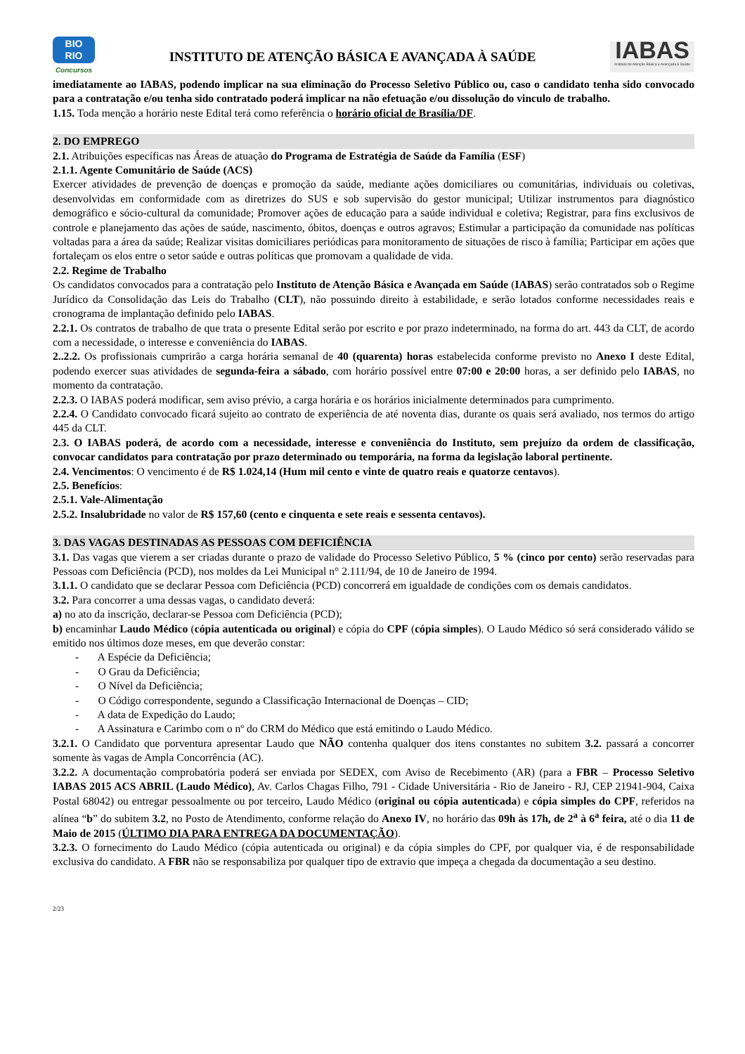BIO
RIO
Concursos
INSTITUTO DE ATENÇÃO BÁSICA E AVANÇADA À SAÚDE
IABAS
Instituto de Atenção Básica e Avançada à Saúde
imediatamente ao IABAS, podendo implicar na sua eliminação do Processo Seletivo Público ou, caso o candidato tenha sido convocado para a contratação e/ou tenha sido contratado poderá implicar na não efetuação e/ou dissolução do vinculo de trabalho.
1.15. Toda menção a horário neste Edital terá como referência o horário oficial de Brasília/DF.
2. DO EMPREGO
2.1. Atribuições específicas nas Áreas de atuação do Programa de Estratégia de Saúde da Família (ESF)
2.1.1. Agente Comunitário de Saúde (ACS)
Exercer atividades de prevenção de doenças e promoção da saúde, mediante ações domiciliares ou comunitárias, individuais ou coletivas, desenvolvidas em conformidade com as diretrizes do SUS e sob supervisão do gestor municipal; Utilizar instrumentos para diagnóstico demográfico e sócio-cultural da comunidade; Promover ações de educação para a saúde individual e coletiva; Registrar, para fins exclusivos de controle e planejamento das ações de saúde, nascimento, óbitos, doenças e outros agravos; Estimular a participação da comunidade nas políticas voltadas para a área da saúde; Realizar visitas domiciliares periódicas para monitoramento de situações de risco à família; Participar em ações que fortaleçam os elos entre o setor saúde e outras políticas que promovam a qualidade de vida.
2.2. Regime de Trabalho
Os candidatos convocados para a contratação pelo Instituto de Atenção Básica e Avançada em Saúde (IABAS) serão contratados sob o Regime Jurídico da Consolidação das Leis do Trabalho (CLT), não possuindo direito à estabilidade, e serão lotados conforme necessidades reais e cronograma de implantação definido pelo IABAS.
2.2.1. Os contratos de trabalho de que trata o presente Edital serão por escrito e por prazo indeterminado, na forma do art. 443 da CLT, de acordo com a necessidade, o interesse e conveniência do IABAS.
2..2.2. Os profissionais cumprirão a carga horária semanal de 40 (quarenta) horas estabelecida conforme previsto no Anexo I deste Edital, podendo exercer suas atividades de segunda-feira a sábado, com horário possível entre 07:00 e 20:00 horas, a ser definido pelo IABAS, no momento da contratação.
2.2.3. O IABAS poderá modificar, sem aviso prévio, a carga horária e os horários inicialmente determinados para cumprimento.
2.2.4. O Candidato convocado ficará sujeito ao contrato de experiência de até noventa dias, durante os quais será avaliado, nos termos do artigo 445 da CLT.
2.3. O IABAS poderá, de acordo com a necessidade, interesse e conveniência do Instituto, sem prejuízo da ordem de classificação, convocar candidatos para contratação por prazo determinado ou temporária, na forma da legislação laboral pertinente.
2.4. Vencimentos: O vencimento é de R$ 1.024,14 (Hum mil cento e vinte de quatro reais e quatorze centavos).
2.5. Benefícios:
2.5.1. Vale-Alimentação
2.5.2. Insalubridade no valor de R$ 157,60 (cento e cinquenta e sete reais e sessenta centavos).
3. DAS VAGAS DESTINADAS AS PESSOAS COM DEFICIÊNCIA
3.1. Das vagas que vierem a ser criadas durante o prazo de validade do Processo Seletivo Público, 5 % (cinco por cento) serão reservadas para Pessoas com Deficiência (PCD), nos moldes da Lei Municipal n° 2.111/94, de 10 de Janeiro de 1994.
3.1.1. O candidato que se declarar Pessoa com Deficiência (PCD) concorrerá em igualdade de condições com os demais candidatos.
3.2. Para concorrer a uma dessas vagas, o candidato deverá:
a) no ato da inscrição, declarar-se Pessoa com Deficiência (PCD);
b) encaminhar Laudo Médico (cópia autenticada ou original) e cópia do CPF (cópia simples). O Laudo Médico só será considerado válido se emitido nos últimos doze meses, em que deverão constar:
- A Espécie da Deficiência;
- O Grau da Deficiência;
- O Nível da Deficiência;
- O Código correspondente, segundo a Classificação Internacional de Doenças – CID;
- A data de Expedição do Laudo;
- A Assinatura e Carimbo com o nº do CRM do Médico que está emitindo o Laudo Médico.
3.2.1. O Candidato que porventura apresentar Laudo que NÃO contenha qualquer dos itens constantes no subitem 3.2. passará a concorrer somente às vagas de Ampla Concorrência (AC).
3.2.2. A documentação comprobatória poderá ser enviada por SEDEX, com Aviso de Recebimento (AR) (para a FBR – Processo Seletivo IABAS 2015 ACS ABRIL (Laudo Médico), Av. Carlos Chagas Filho, 791 - Cidade Universitária - Rio de Janeiro - RJ, CEP 21941-904, Caixa Postal 68042) ou entregar pessoalmente ou por terceiro, Laudo Médico (original ou cópia autenticada) e cópia simples do CPF, referidos na alínea “b” do subitem 3.2, no Posto de Atendimento, conforme relação do Anexo IV, no horário das 09h às 17h, de 2<sup>a</sup> à 6<sup>a</sup> feira, até o dia 11 de Maio de 2015 (ÚLTIMO DIA PARA ENTREGA DA DOCUMENTAÇÃO).
3.2.3. O fornecimento do Laudo Médico (cópia autenticada ou original) e da cópia simples do CPF, por qualquer via, é de responsabilidade exclusiva do candidato. A FBR não se responsabiliza por qualquer tipo de extravio que impeça a chegada da documentação a seu destino.
2/23